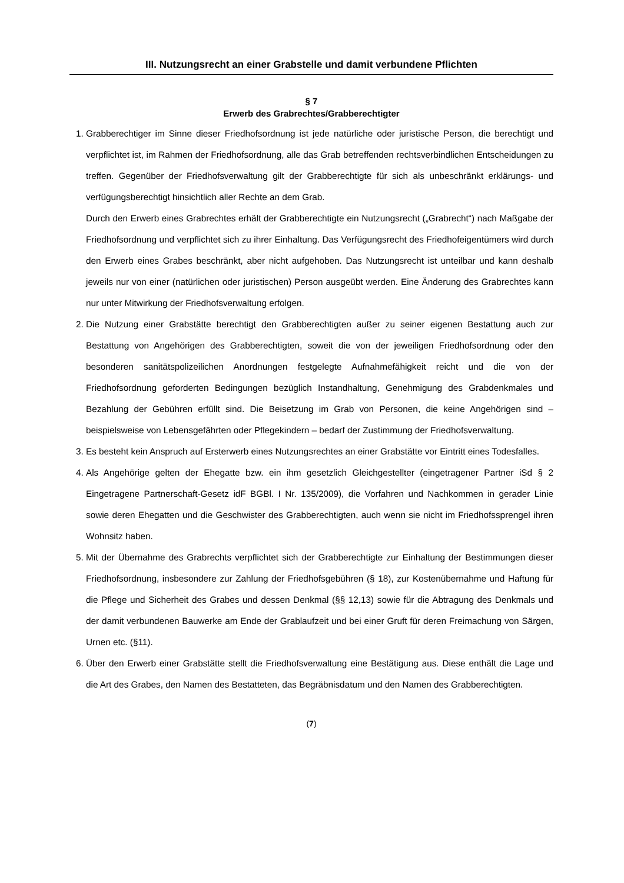III. Nutzungsrecht an einer Grabstelle und damit verbundene Pflichten
§ 7
Erwerb des Grabrechtes/Grabberechtigter
1. Grabberechtiger im Sinne dieser Friedhofsordnung ist jede natürliche oder juristische Person, die berechtigt und verpflichtet ist, im Rahmen der Friedhofsordnung, alle das Grab betreffenden rechtsverbindlichen Entscheidungen zu treffen. Gegenüber der Friedhofsverwaltung gilt der Grabberechtigte für sich als unbeschränkt erklärungs- und verfügungsberechtigt hinsichtlich aller Rechte an dem Grab.
Durch den Erwerb eines Grabrechtes erhält der Grabberechtigte ein Nutzungsrecht („Grabrecht“) nach Maßgabe der Friedhofsordnung und verpflichtet sich zu ihrer Einhaltung. Das Verfügungsrecht des Friedhofeigentümers wird durch den Erwerb eines Grabes beschränkt, aber nicht aufgehoben. Das Nutzungsrecht ist unteilbar und kann deshalb jeweils nur von einer (natürlichen oder juristischen) Person ausgeübt werden. Eine Änderung des Grabrechtes kann nur unter Mitwirkung der Friedhofsverwaltung erfolgen.
2. Die Nutzung einer Grabstätte berechtigt den Grabberechtigten außer zu seiner eigenen Bestattung auch zur Bestattung von Angehörigen des Grabberechtigten, soweit die von der jeweiligen Friedhofsordnung oder den besonderen sanitätspolizeilichen Anordnungen festgelegte Aufnahmefähigkeit reicht und die von der Friedhofsordnung geforderten Bedingungen bezüglich Instandhaltung, Genehmigung des Grabdenkmales und Bezahlung der Gebühren erfüllt sind. Die Beisetzung im Grab von Personen, die keine Angehörigen sind – beispielsweise von Lebensgefährten oder Pflegekindern – bedarf der Zustimmung der Friedhofsverwaltung.
3. Es besteht kein Anspruch auf Ersterwerb eines Nutzungsrechtes an einer Grabstätte vor Eintritt eines Todesfalles.
4. Als Angehörige gelten der Ehegatte bzw. ein ihm gesetzlich Gleichgestellter (eingetragener Partner iSd § 2 Eingetragene Partnerschaft-Gesetz idF BGBl. I Nr. 135/2009), die Vorfahren und Nachkommen in gerader Linie sowie deren Ehegatten und die Geschwister des Grabberechtigten, auch wenn sie nicht im Friedhofssprengel ihren Wohnsitz haben.
5. Mit der Übernahme des Grabrechts verpflichtet sich der Grabberechtigte zur Einhaltung der Bestimmungen dieser Friedhofsordnung, insbesondere zur Zahlung der Friedhofsgebühren (§ 18), zur Kostenübernahme und Haftung für die Pflege und Sicherheit des Grabes und dessen Denkmal (§§ 12,13) sowie für die Abtragung des Denkmals und der damit verbundenen Bauwerke am Ende der Grablaufzeit und bei einer Gruft für deren Freimachung von Särgen, Urnen etc. (§11).
6. Über den Erwerb einer Grabstätte stellt die Friedhofsverwaltung eine Bestätigung aus. Diese enthält die Lage und die Art des Grabes, den Namen des Bestatteten, das Begräbnisdatum und den Namen des Grabberechtigten.
(7)